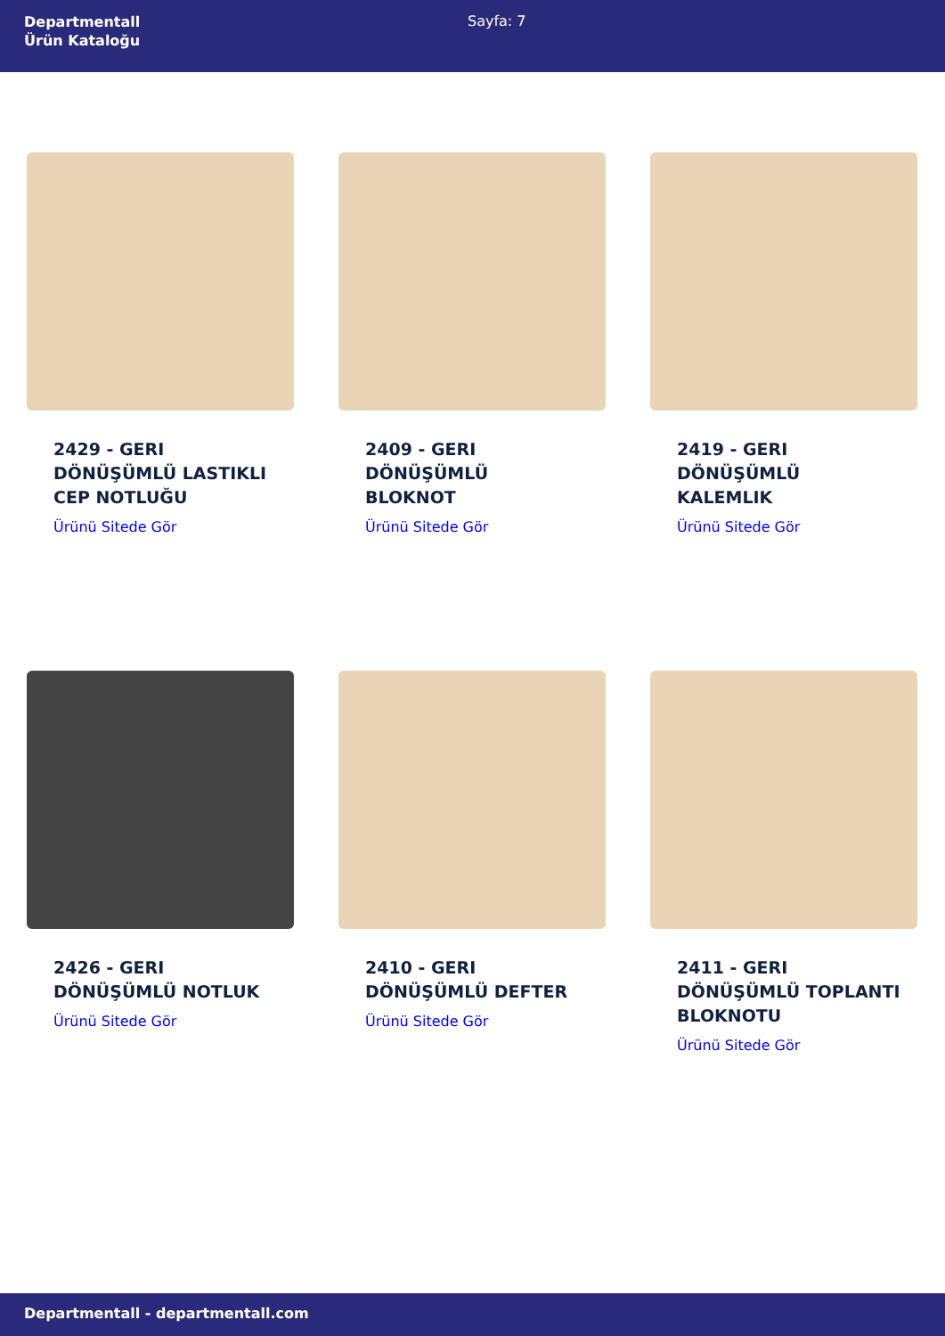Departmentall
Ürün Kataloğu
Sayfa: 7
2429 - GERI DÖNÜŞÜMLÜ LASTIKLI CEP NOTLUĞU
Ürünü Sitede Gör
2409 - GERI DÖNÜŞÜMLÜ BLOKNOT
Ürünü Sitede Gör
2419 - GERI DÖNÜŞÜMLÜ KALEMLIK
Ürünü Sitede Gör
2426 - GERI DÖNÜŞÜMLÜ NOTLUK
Ürünü Sitede Gör
2410 - GERI DÖNÜŞÜMLÜ DEFTER
Ürünü Sitede Gör
2411 - GERI DÖNÜŞÜMLÜ TOPLANTI BLOKNOTU
Ürünü Sitede Gör
Departmentall - departmentall.com